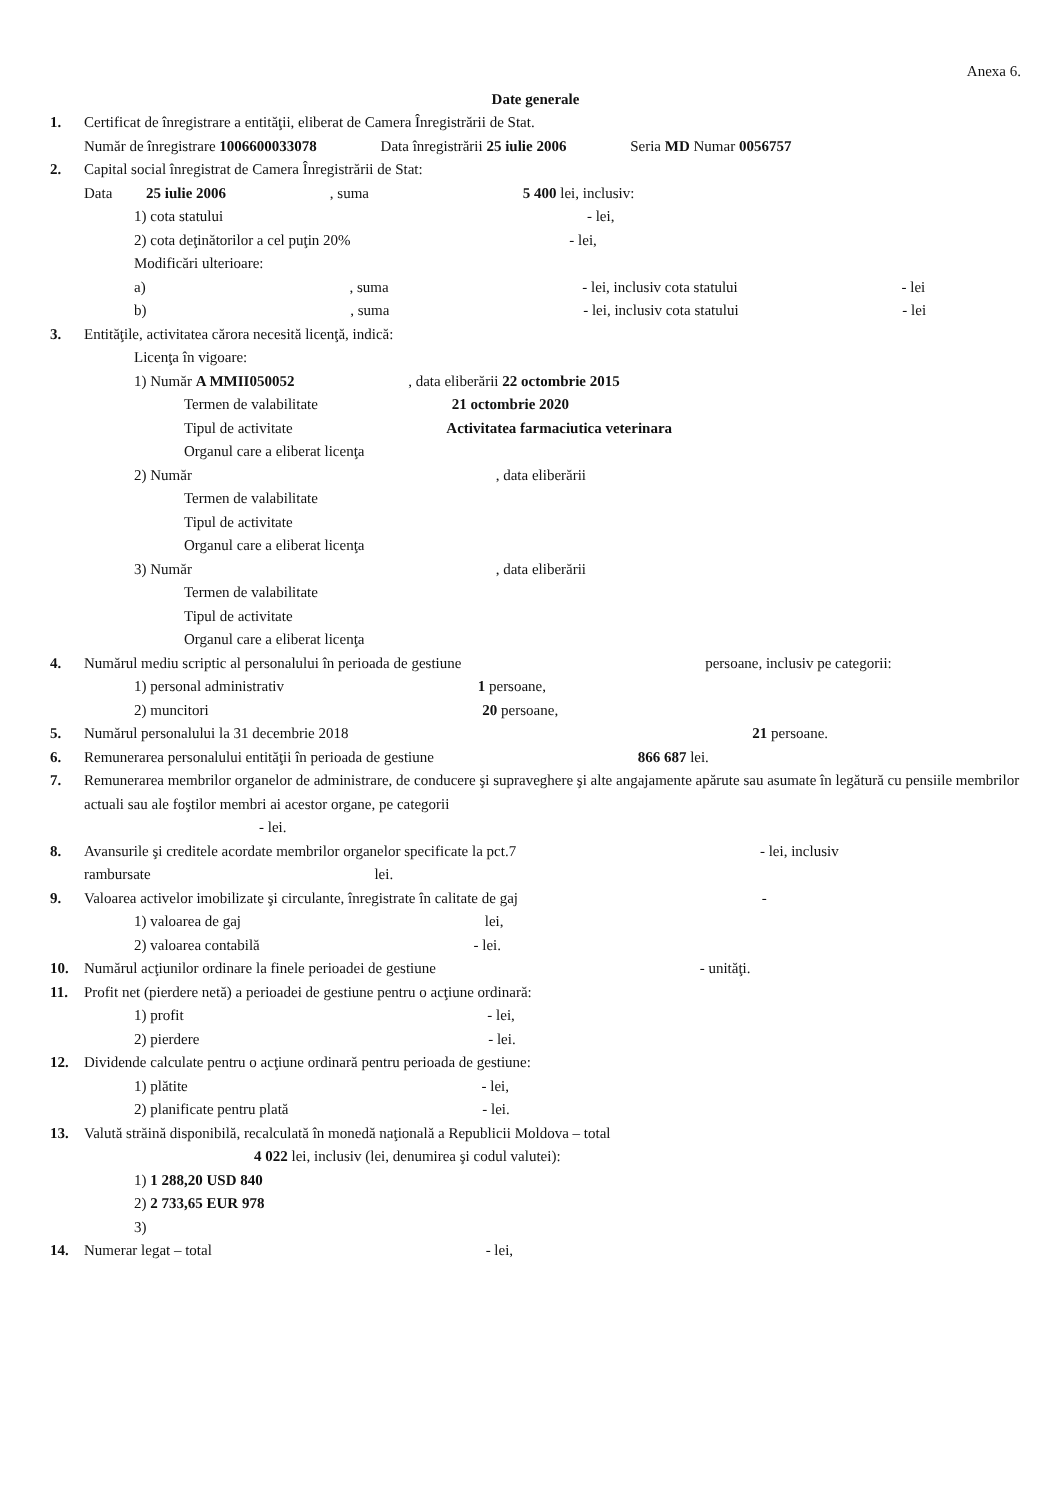Anexa 6.
Date generale
1. Certificat de înregistrare a entităţii, eliberat de Camera Înregistrării de Stat.
Număr de înregistrare 1006600033078 Data înregistrării 25 iulie 2006 Seria MD Numar 0056757
2. Capital social înregistrat de Camera Înregistrării de Stat:
Data 25 iulie 2006 , suma 5 400 lei, inclusiv:
1) cota statului - lei,
2) cota deţinătorilor a cel puţin 20% - lei,
Modificări ulterioare:
a) , suma - lei, inclusiv cota statului - lei
b) , suma - lei, inclusiv cota statului - lei
3. Entităţile, activitatea cărora necesită licenţă, indică:
Licenţa în vigoare:
1) Număr A MMII050052 , data eliberării 22 octombrie 2015
Termen de valabilitate 21 octombrie 2020
Tipul de activitate Activitatea farmaciutica veterinara
Organul care a eliberat licenţa
2) Număr , data eliberării
Termen de valabilitate
Tipul de activitate
Organul care a eliberat licenţa
3) Număr , data eliberării
Termen de valabilitate
Tipul de activitate
Organul care a eliberat licenţa
4. Numărul mediu scriptic al personalului în perioada de gestiune persoane, inclusiv pe categorii:
1) personal administrativ 1 persoane,
2) muncitori 20 persoane,
5. Numărul personalului la 31 decembrie 2018 21 persoane.
6. Remunerarea personalului entităţii în perioada de gestiune 866 687 lei.
7. Remunerarea membrilor organelor de administrare, de conducere şi supraveghere şi alte angajamente apărute sau asumate în legătură cu pensiile membrilor actuali sau ale foştilor membri ai acestor organe, pe categorii
- lei.
8. Avansurile şi creditele acordate membrilor organelor specificate la pct.7 - lei, inclusiv
rambursate lei.
9. Valoarea activelor imobilizate şi circulante, înregistrate în calitate de gaj -
1) valoarea de gaj lei,
2) valoarea contabilă - lei.
10. Numărul acţiunilor ordinare la finele perioadei de gestiune - unităţi.
11. Profit net (pierdere netă) a perioadei de gestiune pentru o acţiune ordinară:
1) profit - lei,
2) pierdere - lei.
12. Dividende calculate pentru o acţiune ordinară pentru perioada de gestiune:
1) plătite - lei,
2) planificate pentru plată - lei.
13. Valută străină disponibilă, recalculată în monedă naţională a Republicii Moldova – total
4 022 lei, inclusiv (lei, denumirea şi codul valutei):
1) 1 288,20 USD 840
2) 2 733,65 EUR 978
3)
14. Numerar legat – total - lei,